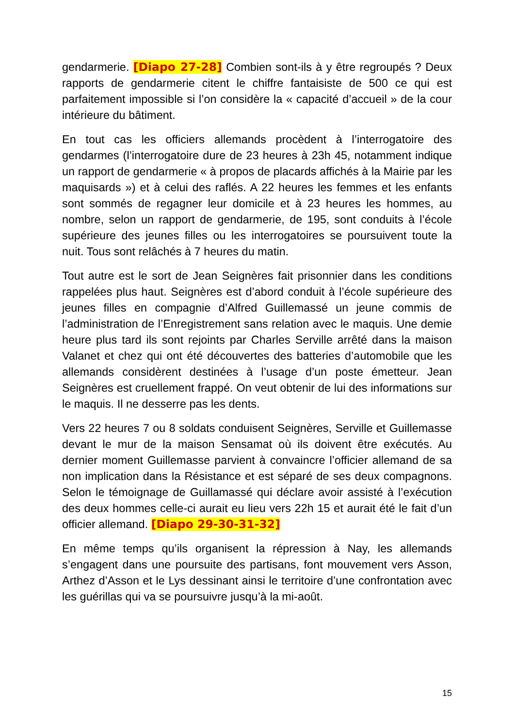gendarmerie. [Diapo 27-28] Combien sont-ils à y être regroupés ? Deux rapports de gendarmerie citent le chiffre fantaisiste de 500 ce qui est parfaitement impossible si l’on considère la « capacité d’accueil » de la cour intérieure du bâtiment.
En tout cas les officiers allemands procèdent à l’interrogatoire des gendarmes (l’interrogatoire dure de 23 heures à 23h 45, notamment indique un rapport de gendarmerie « à propos de placards affichés à la Mairie par les maquisards ») et à celui des raflés. A 22 heures les femmes et les enfants sont sommés de regagner leur domicile et à 23 heures les hommes, au nombre, selon un rapport de gendarmerie, de 195, sont conduits à l’école supérieure des jeunes filles ou les interrogatoires se poursuivent toute la nuit. Tous sont relâchés à 7 heures du matin.
Tout autre est le sort de Jean Seignères fait prisonnier dans les conditions rappelées plus haut. Seignères est d’abord conduit à l’école supérieure des jeunes filles en compagnie d’Alfred Guillemassé un jeune commis de l’administration de l’Enregistrement sans relation avec le maquis. Une demie heure plus tard ils sont rejoints par Charles Serville arrêté dans la maison Valanet et chez qui ont été découvertes des batteries d’automobile que les allemands considèrent destinées à l’usage d’un poste émetteur. Jean Seignères est cruellement frappé. On veut obtenir de lui des informations sur le maquis. Il ne desserre pas les dents.
Vers 22 heures 7 ou 8 soldats conduisent Seignères, Serville et Guillemasse devant le mur de la maison Sensamat où ils doivent être exécutés. Au dernier moment Guillemasse parvient à convaincre l’officier allemand de sa non implication dans la Résistance et est séparé de ses deux compagnons. Selon le témoignage de Guillamassé qui déclare avoir assisté à l’exécution des deux hommes celle-ci aurait eu lieu vers 22h 15 et aurait été le fait d’un officier allemand. [Diapo 29-30-31-32]
En même temps qu’ils organisent la répression à Nay, les allemands s’engagent dans une poursuite des partisans, font mouvement vers Asson, Arthez d’Asson et le Lys dessinant ainsi le territoire d’une confrontation avec les guérillas qui va se poursuivre jusqu’à la mi-août.
15